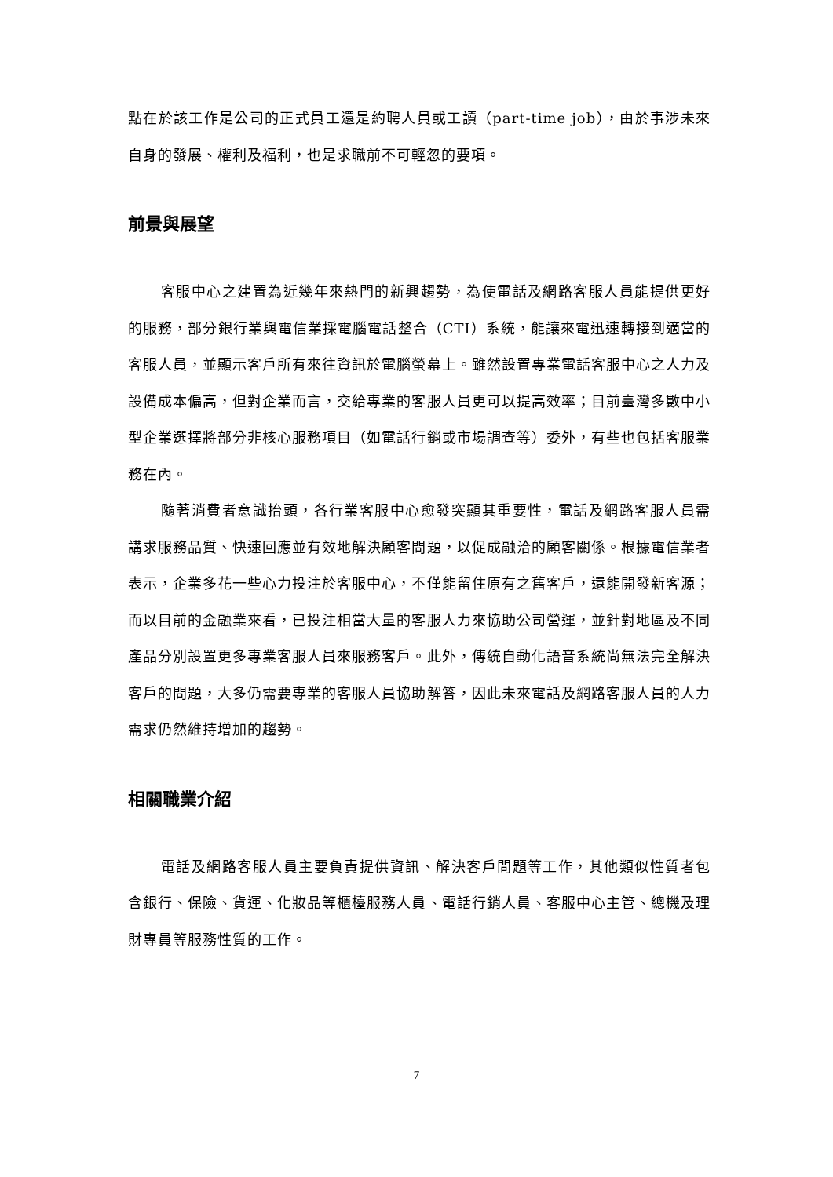點在於該工作是公司的正式員工還是約聘人員或工讀（part-time job），由於事涉未來自身的發展、權利及福利，也是求職前不可輕忽的要項。
前景與展望
客服中心之建置為近幾年來熱門的新興趨勢，為使電話及網路客服人員能提供更好的服務，部分銀行業與電信業採電腦電話整合（CTI）系統，能讓來電迅速轉接到適當的客服人員，並顯示客戶所有來往資訊於電腦螢幕上。雖然設置專業電話客服中心之人力及設備成本偏高，但對企業而言，交給專業的客服人員更可以提高效率；目前臺灣多數中小型企業選擇將部分非核心服務項目（如電話行銷或市場調查等）委外，有些也包括客服業務在內。
隨著消費者意識抬頭，各行業客服中心愈發突顯其重要性，電話及網路客服人員需講求服務品質、快速回應並有效地解決顧客問題，以促成融洽的顧客關係。根據電信業者表示，企業多花一些心力投注於客服中心，不僅能留住原有之舊客戶，還能開發新客源；而以目前的金融業來看，已投注相當大量的客服人力來協助公司營運，並針對地區及不同產品分別設置更多專業客服人員來服務客戶。此外，傳統自動化語音系統尚無法完全解決客戶的問題，大多仍需要專業的客服人員協助解答，因此未來電話及網路客服人員的人力需求仍然維持增加的趨勢。
相關職業介紹
電話及網路客服人員主要負責提供資訊、解決客戶問題等工作，其他類似性質者包含銀行、保險、貨運、化妝品等櫃檯服務人員、電話行銷人員、客服中心主管、總機及理財專員等服務性質的工作。
7